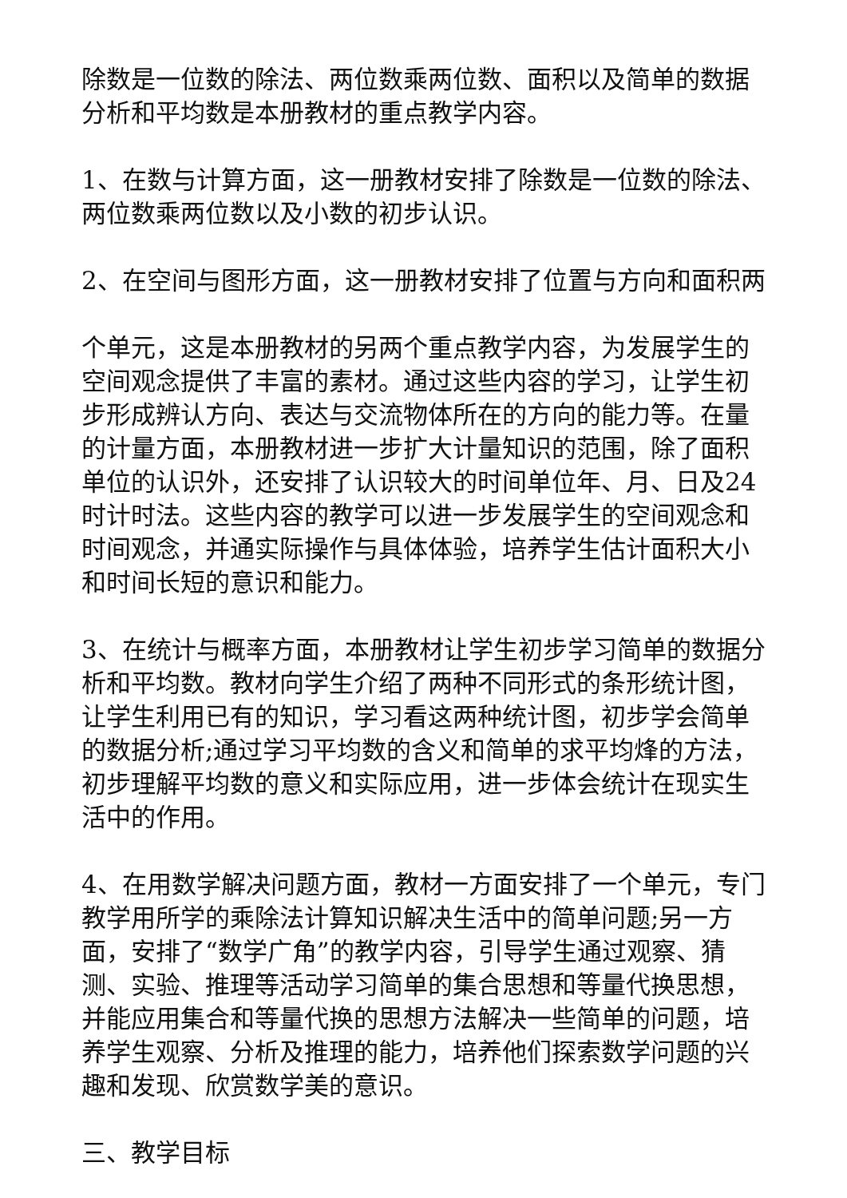除数是一位数的除法、两位数乘两位数、面积以及简单的数据分析和平均数是本册教材的重点教学内容。
1、在数与计算方面，这一册教材安排了除数是一位数的除法、两位数乘两位数以及小数的初步认识。
2、在空间与图形方面，这一册教材安排了位置与方向和面积两
个单元，这是本册教材的另两个重点教学内容，为发展学生的空间观念提供了丰富的素材。通过这些内容的学习，让学生初步形成辨认方向、表达与交流物体所在的方向的能力等。在量的计量方面，本册教材进一步扩大计量知识的范围，除了面积单位的认识外，还安排了认识较大的时间单位年、月、日及24时计时法。这些内容的教学可以进一步发展学生的空间观念和时间观念，并通实际操作与具体体验，培养学生估计面积大小和时间长短的意识和能力。
3、在统计与概率方面，本册教材让学生初步学习简单的数据分析和平均数。教材向学生介绍了两种不同形式的条形统计图，让学生利用已有的知识，学习看这两种统计图，初步学会简单的数据分析;通过学习平均数的含义和简单的求平均烽的方法，初步理解平均数的意义和实际应用，进一步体会统计在现实生活中的作用。
4、在用数学解决问题方面，教材一方面安排了一个单元，专门教学用所学的乘除法计算知识解决生活中的简单问题;另一方面，安排了“数学广角”的教学内容，引导学生通过观察、猜测、实验、推理等活动学习简单的集合思想和等量代换思想，并能应用集合和等量代换的思想方法解决一些简单的问题，培养学生观察、分析及推理的能力，培养他们探索数学问题的兴趣和发现、欣赏数学美的意识。
三、教学目标